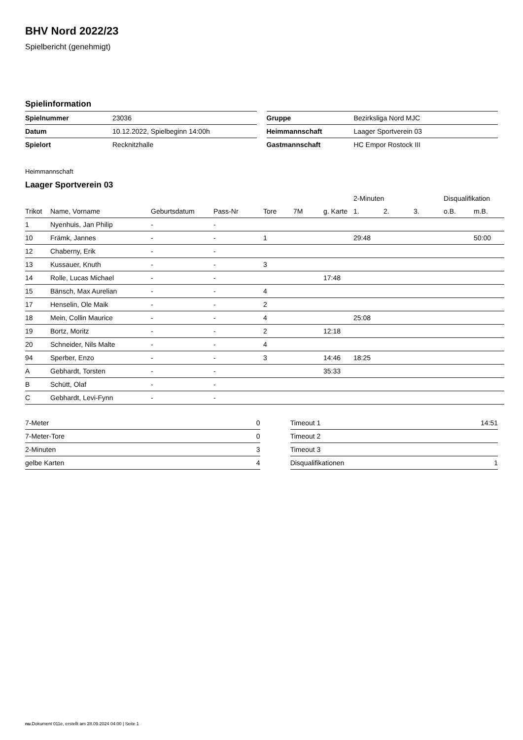BHV Nord 2022/23
Spielbericht (genehmigt)
Spielinformation
| Spielnummer | 23036 |
| Datum | 10.12.2022, Spielbeginn 14:00h |
| Spielort | Recknitzhalle |
| Gruppe | Bezirksliga Nord MJC |
| Heimmannschaft | Laager Sportverein 03 |
| Gastmannschaft | HC Empor Rostock III |
Heimmannschaft
Laager Sportverein 03
| | | | | | | | 2-Minuten | | | Disqualifikation | |
| --- | --- | --- | --- | --- | --- | --- | --- | --- | --- | --- | --- |
| Trikot | Name, Vorname | Geburtsdatum | Pass-Nr | Tore | 7M | g. Karte | 1. | 2. | 3. | o.B. | m.B. |
| 1 | Nyenhuis, Jan Philip | - | - | | | | | | | | |
| 10 | Främk, Jannes | - | - | 1 | | | 29:48 | | | | 50:00 |
| 12 | Chaberny, Erik | - | - | | | | | | | | |
| 13 | Kussauer, Knuth | - | - | 3 | | | | | | | |
| 14 | Rolle, Lucas Michael | - | - | | | 17:48 | | | | | |
| 15 | Bänsch, Max Aurelian | - | - | 4 | | | | | | | |
| 17 | Henselin, Ole Maik | - | - | 2 | | | | | | | |
| 18 | Mein, Collin Maurice | - | - | 4 | | | 25:08 | | | | |
| 19 | Bortz, Moritz | - | - | 2 | | 12:18 | | | | | |
| 20 | Schneider, Nils Malte | - | - | 4 | | | | | | | |
| 94 | Sperber, Enzo | - | - | 3 | | 14:46 | 18:25 | | | | |
| A | Gebhardt, Torsten | - | - | | | 35:33 | | | | | |
| B | Schütt, Olaf | - | - | | | | | | | | |
| C | Gebhardt, Levi-Fynn | - | - | | | | | | | | |
| 7-Meter | 0 |
| 7-Meter-Tore | 0 |
| 2-Minuten | 3 |
| gelbe Karten | 4 |
| Timeout 1 | 14:51 |
| Timeout 2 | |
| Timeout 3 | |
| Disqualifikationen | 1 |
nu.Dokument 011e, erstellt am 28.09.2024 04:00 | Seite 1